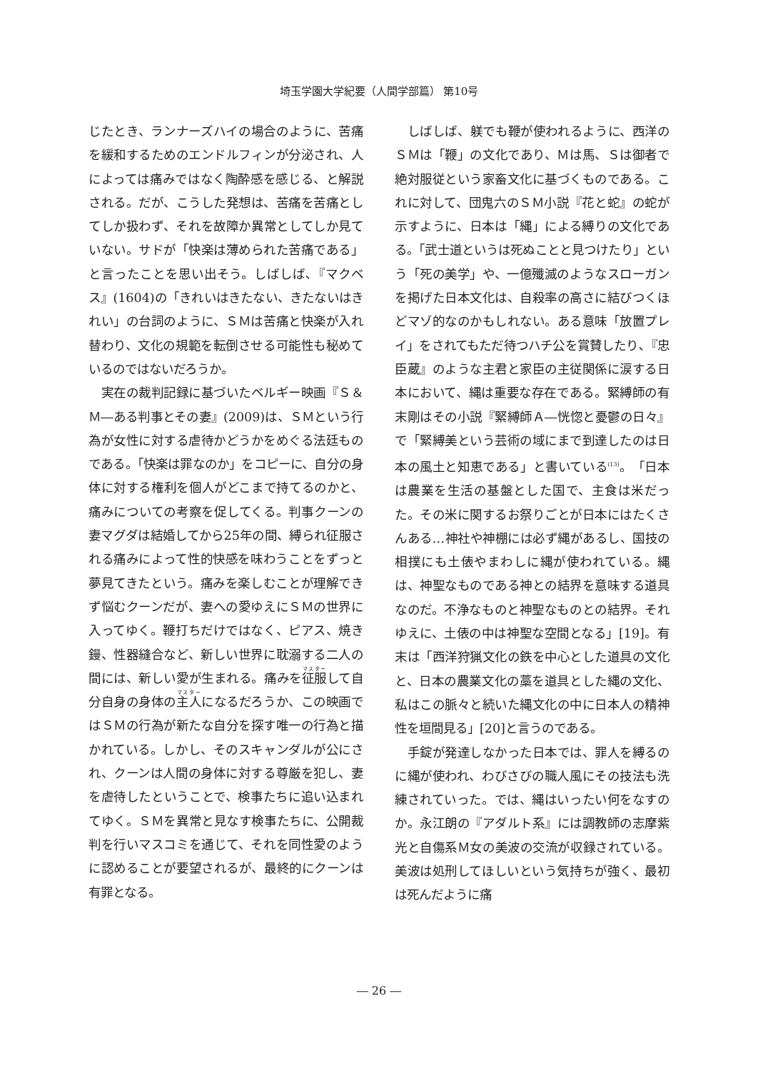埼玉学園大学紀要（人間学部篇） 第10号
じたとき、ランナーズハイの場合のように、苦痛を緩和するためのエンドルフィンが分泌され、人によっては痛みではなく陶酔感を感じる、と解説される。だが、こうした発想は、苦痛を苦痛としてしか扱わず、それを故障か異常としてしか見ていない。サドが「快楽は薄められた苦痛である」と言ったことを思い出そう。しばしば､『マクベス』(1604)の「きれいはきたない、きたないはきれい」の台詞のように、ＳＭは苦痛と快楽が入れ替わり、文化の規範を転倒させる可能性も秘めているのではないだろうか。
実在の裁判記録に基づいたベルギー映画『Ｓ＆Ｍ―ある判事とその妻』(2009)は、ＳＭという行為が女性に対する虐待かどうかをめぐる法廷ものである。「快楽は罪なのか」をコピーに、自分の身体に対する権利を個人がどこまで持てるのかと、痛みについての考察を促してくる。判事クーンの妻マグダは結婚してから25年の間、縛られ征服される痛みによって性的快感を味わうことをずっと夢見てきたという。痛みを楽しむことが理解できず悩むクーンだが、妻への愛ゆえにＳＭの世界に入ってゆく。鞭打ちだけではなく、ピアス、焼き鏝、性器縫合など、新しい世界に耽溺する二人の間には、新しい愛が生まれる。痛みを征服して自分自身の身体の主人になるだろうか、この映画ではＳＭの行為が新たな自分を探す唯一の行為と描かれている。しかし、そのスキャンダルが公にされ、クーンは人間の身体に対する尊厳を犯し、妻を虐待したということで、検事たちに追い込まれてゆく。ＳＭを異常と見なす検事たちに、公開裁判を行いマスコミを通じて、それを同性愛のように認めることが要望されるが、最終的にクーンは有罪となる。
しばしば、躾でも鞭が使われるように、西洋のＳＭは「鞭」の文化であり、Ｍは馬、Ｓは御者で絶対服従という家畜文化に基づくものである。これに対して、団鬼六のＳＭ小説『花と蛇』の蛇が示すように、日本は「縄」による縛りの文化である。「武士道というは死ぬことと見つけたり」という「死の美学」や、一億殲滅のようなスローガンを掲げた日本文化は、自殺率の高さに結びつくほどマゾ的なのかもしれない。ある意味「放置プレイ」をされてもただ待つハチ公を賞賛したり､『忠臣蔵』のような主君と家臣の主従関係に涙する日本において、縄は重要な存在である。緊縛師の有末剛はその小説『緊縛師Ａ―恍惚と憂鬱の日々』で「緊縛美という芸術の域にまで到達したのは日本の風土と知恵である」と書いている<sup>(13)</sup>。「日本は農業を生活の基盤とした国で、主食は米だった。その米に関するお祭りごとが日本にはたくさんある…神社や神棚には必ず縄があるし、国技の相撲にも土俵やまわしに縄が使われている。縄は、神聖なものである神との結界を意味する道具なのだ。不浄なものと神聖なものとの結界。それゆえに、土俵の中は神聖な空間となる」[19]。有末は「西洋狩猟文化の鉄を中心とした道具の文化と、日本の農業文化の藁を道具とした縄の文化、私はこの脈々と続いた縄文化の中に日本人の精神性を垣間見る」[20]と言うのである。
手錠が発達しなかった日本では、罪人を縛るのに縄が使われ、わびさびの職人風にその技法も洗練されていった。では、縄はいったい何をなすのか。永江朗の『アダルト系』には調教師の志摩紫光と自傷系Ｍ女の美波の交流が収録されている。美波は処刑してほしいという気持ちが強く、最初は死んだように痛
― 26 ―